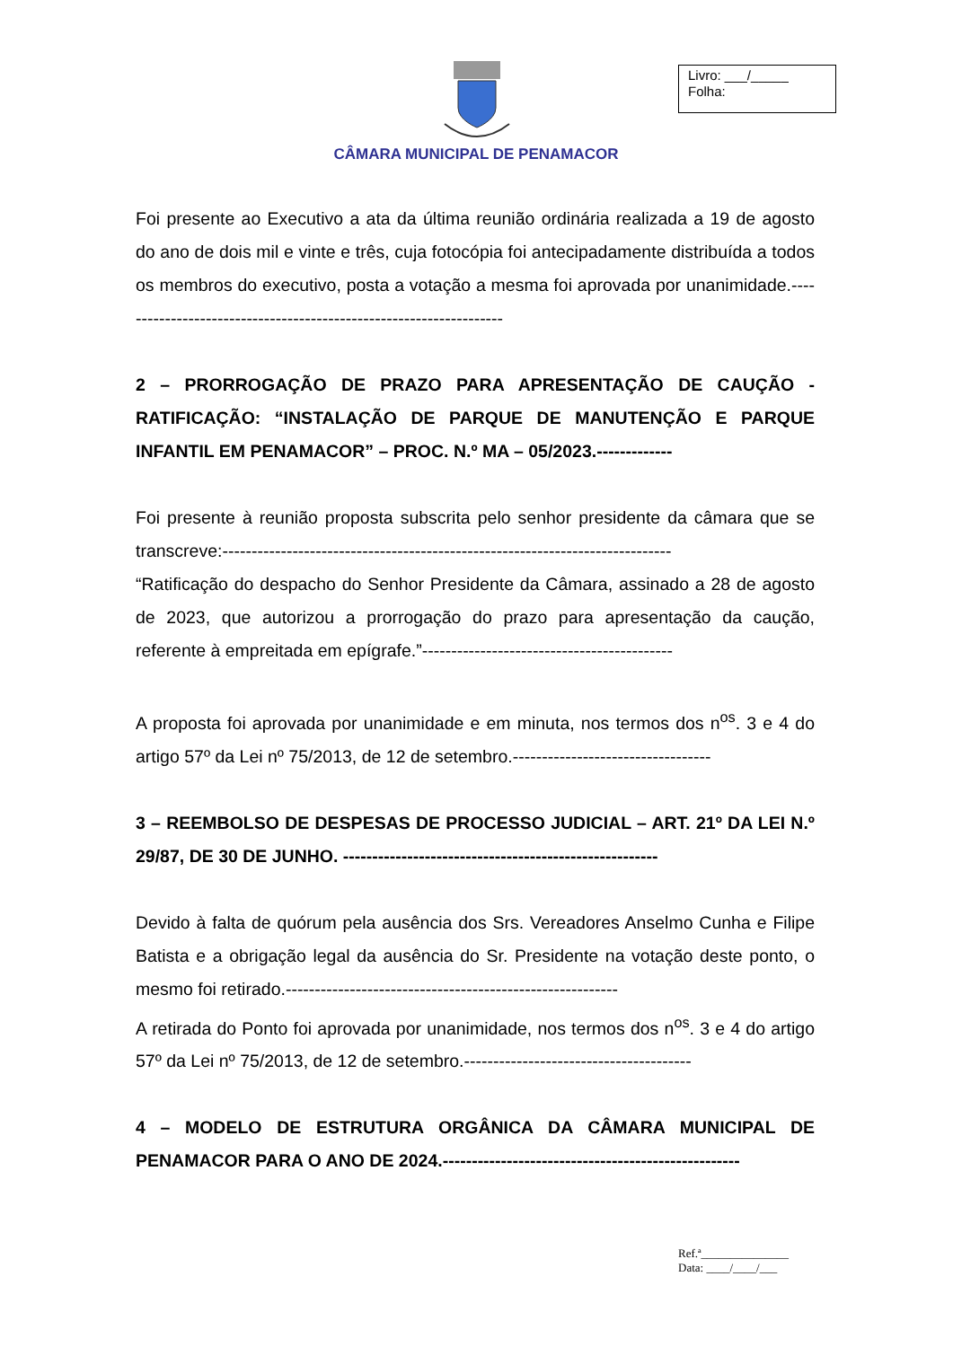CÂMARA MUNICIPAL DE PENAMACOR
Livro: ___/_____
Folha:
Foi presente ao Executivo a ata da última reunião ordinária realizada a 19 de agosto do ano de dois mil e vinte e três, cuja fotocópia foi antecipadamente distribuída a todos os membros do executivo, posta a votação a mesma foi aprovada por unanimidade.-------------------------------------------------------------------
2 – PRORROGAÇÃO DE PRAZO PARA APRESENTAÇÃO DE CAUÇÃO - RATIFICAÇÃO: “INSTALAÇÃO DE PARQUE DE MANUTENÇÃO E PARQUE INFANTIL EM PENAMACOR” – PROC. N.º MA – 05/2023.-------------
Foi presente à reunião proposta subscrita pelo senhor presidente da câmara que se transcreve:-----------------------------------------------------------------------------
“Ratificação do despacho do Senhor Presidente da Câmara, assinado a 28 de agosto de 2023, que autorizou a prorrogação do prazo para apresentação da caução, referente à empreitada em epígrafe.”-------------------------------------------
A proposta foi aprovada por unanimidade e em minuta, nos termos dos n<sup>os</sup>. 3 e 4 do artigo 57º da Lei nº 75/2013, de 12 de setembro.----------------------------------
3 – REEMBOLSO DE DESPESAS DE PROCESSO JUDICIAL – ART. 21º DA LEI N.º 29/87, DE 30 DE JUNHO. ------------------------------------------------------
Devido à falta de quórum pela ausência dos Srs. Vereadores Anselmo Cunha e Filipe Batista e a obrigação legal da ausência do Sr. Presidente na votação deste ponto, o mesmo foi retirado.---------------------------------------------------------
A retirada do Ponto foi aprovada por unanimidade, nos termos dos n<sup>os</sup>. 3 e 4 do artigo 57º da Lei nº 75/2013, de 12 de setembro.---------------------------------------
4 – MODELO DE ESTRUTURA ORGÂNICA DA CÂMARA MUNICIPAL DE PENAMACOR PARA O ANO DE 2024.---------------------------------------------------
Ref.ª_______________
Data: ____/____/___